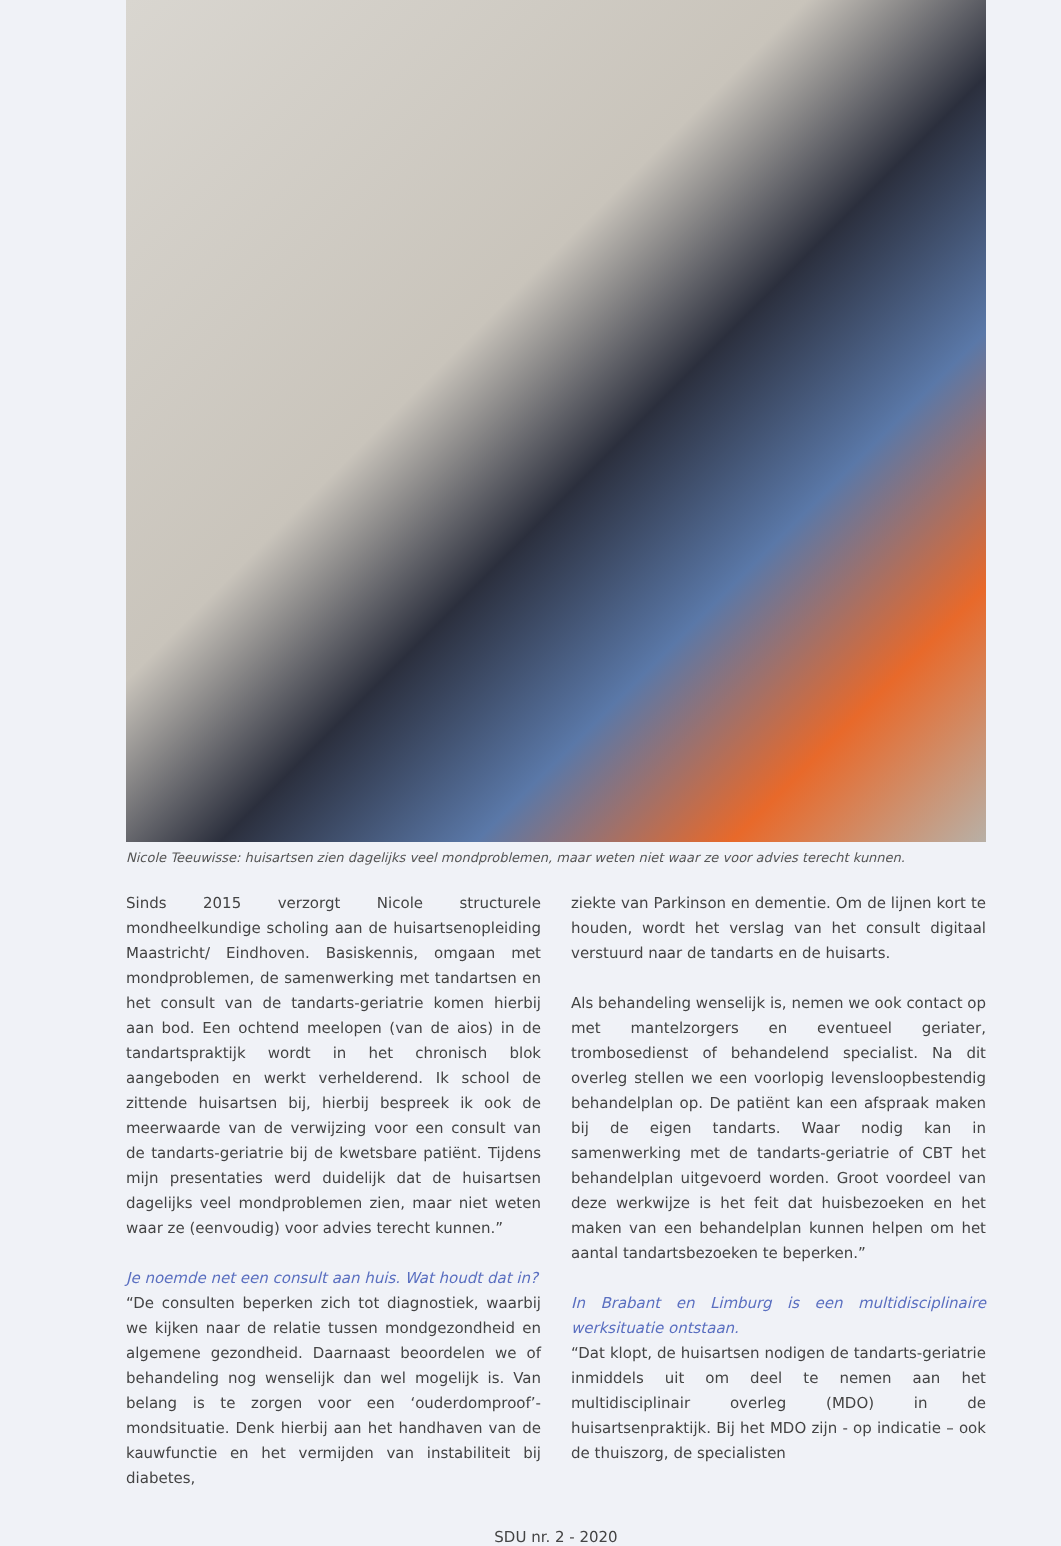Nicole Teeuwisse: huisartsen zien dagelijks veel mondproblemen, maar weten niet waar ze voor advies terecht kunnen.
Sinds 2015 verzorgt Nicole structurele mondheelkundige scholing aan de huisartsenopleiding Maastricht/ Eindhoven. Basiskennis, omgaan met mondproblemen, de samenwerking met tandartsen en het consult van de tandarts-geriatrie komen hierbij aan bod. Een ochtend meelopen (van de aios) in de tandartspraktijk wordt in het chronisch blok aangeboden en werkt verhelderend. Ik school de zittende huisartsen bij, hierbij bespreek ik ook de meerwaarde van de verwijzing voor een consult van de tandarts-geriatrie bij de kwetsbare patiënt. Tijdens mijn presentaties werd duidelijk dat de huisartsen dagelijks veel mondproblemen zien, maar niet weten waar ze (eenvoudig) voor advies terecht kunnen.”
Je noemde net een consult aan huis. Wat houdt dat in?
“De consulten beperken zich tot diagnostiek, waarbij we kijken naar de relatie tussen mondgezondheid en algemene gezondheid. Daarnaast beoordelen we of behandeling nog wenselijk dan wel mogelijk is. Van belang is te zorgen voor een ‘ouderdomproof’-mondsituatie. Denk hierbij aan het handhaven van de kauwfunctie en het vermijden van instabiliteit bij diabetes,
ziekte van Parkinson en dementie. Om de lijnen kort te houden, wordt het verslag van het consult digitaal verstuurd naar de tandarts en de huisarts.
Als behandeling wenselijk is, nemen we ook contact op met mantelzorgers en eventueel geriater, trombosedienst of behandelend specialist. Na dit overleg stellen we een voorlopig levensloopbestendig behandelplan op. De patiënt kan een afspraak maken bij de eigen tandarts. Waar nodig kan in samenwerking met de tandarts-geriatrie of CBT het behandelplan uitgevoerd worden. Groot voordeel van deze werkwijze is het feit dat huisbezoeken en het maken van een behandelplan kunnen helpen om het aantal tandartsbezoeken te beperken.”
In Brabant en Limburg is een multidisciplinaire werksituatie ontstaan.
“Dat klopt, de huisartsen nodigen de tandarts-geriatrie inmiddels uit om deel te nemen aan het multidisciplinair overleg (MDO) in de huisartsenpraktijk. Bij het MDO zijn - op indicatie – ook de thuiszorg, de specialisten
SDU nr. 2 - 2020